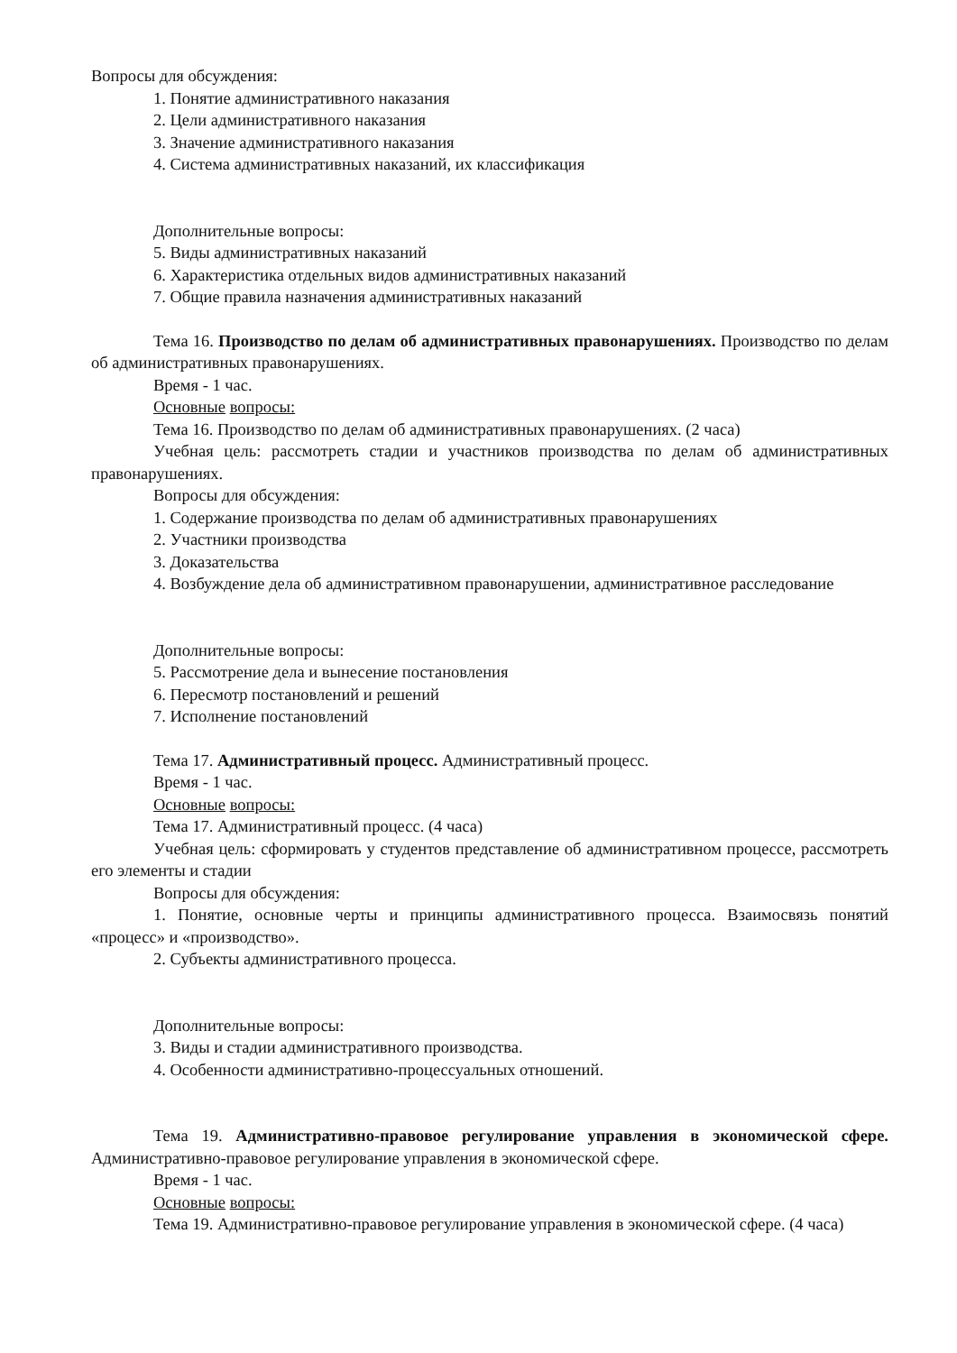Вопросы для обсуждения:
1. Понятие административного наказания
2. Цели административного наказания
3. Значение административного наказания
4. Система административных наказаний, их классификация
Дополнительные вопросы:
5. Виды административных наказаний
6. Характеристика отдельных видов административных наказаний
7. Общие правила назначения административных наказаний
Тема 16. Производство по делам об административных правонарушениях. Производство по делам об административных правонарушениях.
Время - 1 час.
Основные вопросы:
Тема 16. Производство по делам об административных правонарушениях. (2 часа)
Учебная цель: рассмотреть стадии и участников производства по делам об административных правонарушениях.
Вопросы для обсуждения:
1. Содержание производства по делам об административных правонарушениях
2. Участники производства
3. Доказательства
4. Возбуждение дела об административном правонарушении, административное расследование
Дополнительные вопросы:
5. Рассмотрение дела и вынесение постановления
6. Пересмотр постановлений и решений
7. Исполнение постановлений
Тема 17. Административный процесс. Административный процесс.
Время - 1 час.
Основные вопросы:
Тема 17. Административный процесс. (4 часа)
Учебная цель: сформировать у студентов представление об административном процессе, рассмотреть его элементы и стадии
Вопросы для обсуждения:
1. Понятие, основные черты и принципы административного процесса. Взаимосвязь понятий «процесс» и «производство».
2. Субъекты административного процесса.
Дополнительные вопросы:
3. Виды и стадии административного производства.
4. Особенности административно-процессуальных отношений.
Тема 19. Административно-правовое регулирование управления в экономической сфере. Административно-правовое регулирование управления в экономической сфере.
Время - 1 час.
Основные вопросы:
Тема 19. Административно-правовое регулирование управления в экономической сфере. (4 часа)